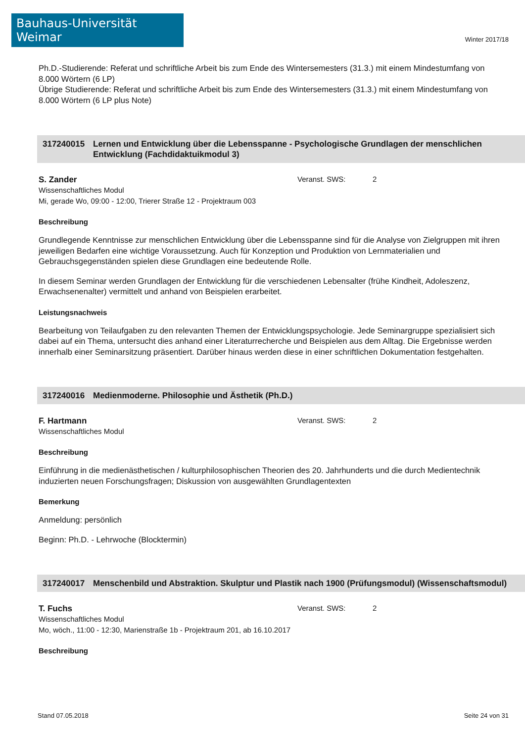Bauhaus-Universität Weimar
Winter 2017/18
Ph.D.-Studierende: Referat und schriftliche Arbeit bis zum Ende des Wintersemesters (31.3.) mit einem Mindestumfang von 8.000 Wörtern (6 LP)
Übrige Studierende: Referat und schriftliche Arbeit bis zum Ende des Wintersemesters (31.3.) mit einem Mindestumfang von 8.000 Wörtern (6 LP plus Note)
317240015 Lernen und Entwicklung über die Lebensspanne - Psychologische Grundlagen der menschlichen Entwicklung (Fachdidaktuikmodul 3)
S. Zander
Wissenschaftliches Modul
Mi, gerade Wo, 09:00 - 12:00, Trierer Straße 12 - Projektraum 003
Veranst. SWS: 2
Beschreibung
Grundlegende Kenntnisse zur menschlichen Entwicklung über die Lebensspanne sind für die Analyse von Zielgruppen mit ihren jeweiligen Bedarfen eine wichtige Voraussetzung. Auch für Konzeption und Produktion von Lernmaterialien und Gebrauchsgegenständen spielen diese Grundlagen eine bedeutende Rolle.
In diesem Seminar werden Grundlagen der Entwicklung für die verschiedenen Lebensalter (frühe Kindheit, Adoleszenz, Erwachsenenalter) vermittelt und anhand von Beispielen erarbeitet.
Leistungsnachweis
Bearbeitung von Teilaufgaben zu den relevanten Themen der Entwicklungspsychologie. Jede Seminargruppe spezialisiert sich dabei auf ein Thema, untersucht dies anhand einer Literaturrecherche und Beispielen aus dem Alltag. Die Ergebnisse werden innerhalb einer Seminarsitzung präsentiert. Darüber hinaus werden diese in einer schriftlichen Dokumentation festgehalten.
317240016 Medienmoderne. Philosophie und Ästhetik (Ph.D.)
F. Hartmann
Wissenschaftliches Modul
Veranst. SWS: 2
Beschreibung
Einführung in die medienästhetischen / kulturphilosophischen Theorien des 20. Jahrhunderts und die durch Medientechnik induzierten neuen Forschungsfragen; Diskussion von ausgewählten Grundlagentexten
Bemerkung
Anmeldung: persönlich
Beginn: Ph.D. - Lehrwoche (Blocktermin)
317240017 Menschenbild und Abstraktion. Skulptur und Plastik nach 1900 (Prüfungsmodul) (Wissenschaftsmodul)
T. Fuchs
Wissenschaftliches Modul
Mo, wöch., 11:00 - 12:30, Marienstraße 1b - Projektraum 201, ab 16.10.2017
Veranst. SWS: 2
Beschreibung
Stand 07.05.2018 Seite 24 von 31